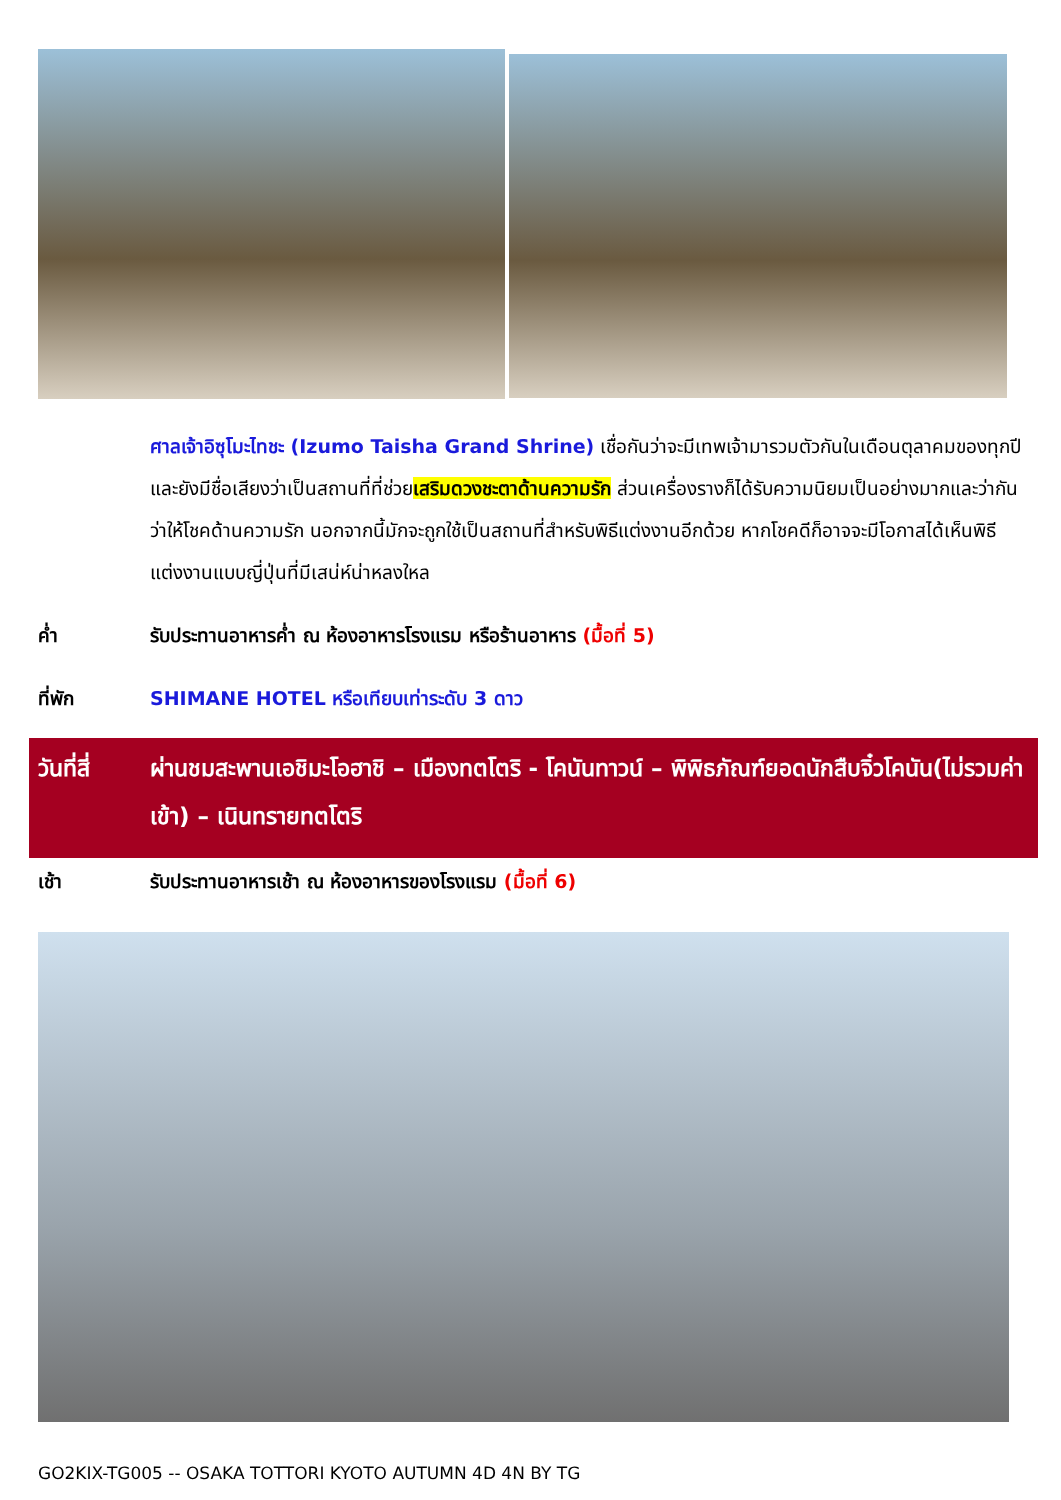ศาลเจ้าอิซุโมะไทชะ (Izumo Taisha Grand Shrine) เชื่อกันว่าจะมีเทพเจ้ามารวมตัวกันในเดือนตุลาคมของทุกปี และยังมีชื่อเสียงว่าเป็นสถานที่ที่ช่วยเสริมดวงชะตาด้านความรัก ส่วนเครื่องรางก็ได้รับความนิยมเป็นอย่างมากและว่ากันว่าให้โชคด้านความรัก นอกจากนี้มักจะถูกใช้เป็นสถานที่สำหรับพิธีแต่งงานอีกด้วย หากโชคดีก็อาจจะมีโอกาสได้เห็นพิธีแต่งงานแบบญี่ปุ่นที่มีเสน่ห์น่าหลงใหล
ค่ำ รับประทานอาหารค่ำ ณ ห้องอาหารโรงแรม หรือร้านอาหาร (มื้อที่ 5)
ที่พัก SHIMANE HOTEL หรือเทียบเท่าระดับ 3 ดาว
วันที่สี่
ผ่านชมสะพานเอชิมะโอฮาชิ – เมืองทตโตริ - โคนันทาวน์ – พิพิธภัณฑ์ยอดนักสืบจิ๋วโคนัน(ไม่รวมค่าเข้า) – เนินทรายทตโตริ
เช้า รับประทานอาหารเช้า ณ ห้องอาหารของโรงแรม (มื้อที่ 6)
GO2KIX-TG005 -- OSAKA TOTTORI KYOTO AUTUMN 4D 4N BY TG